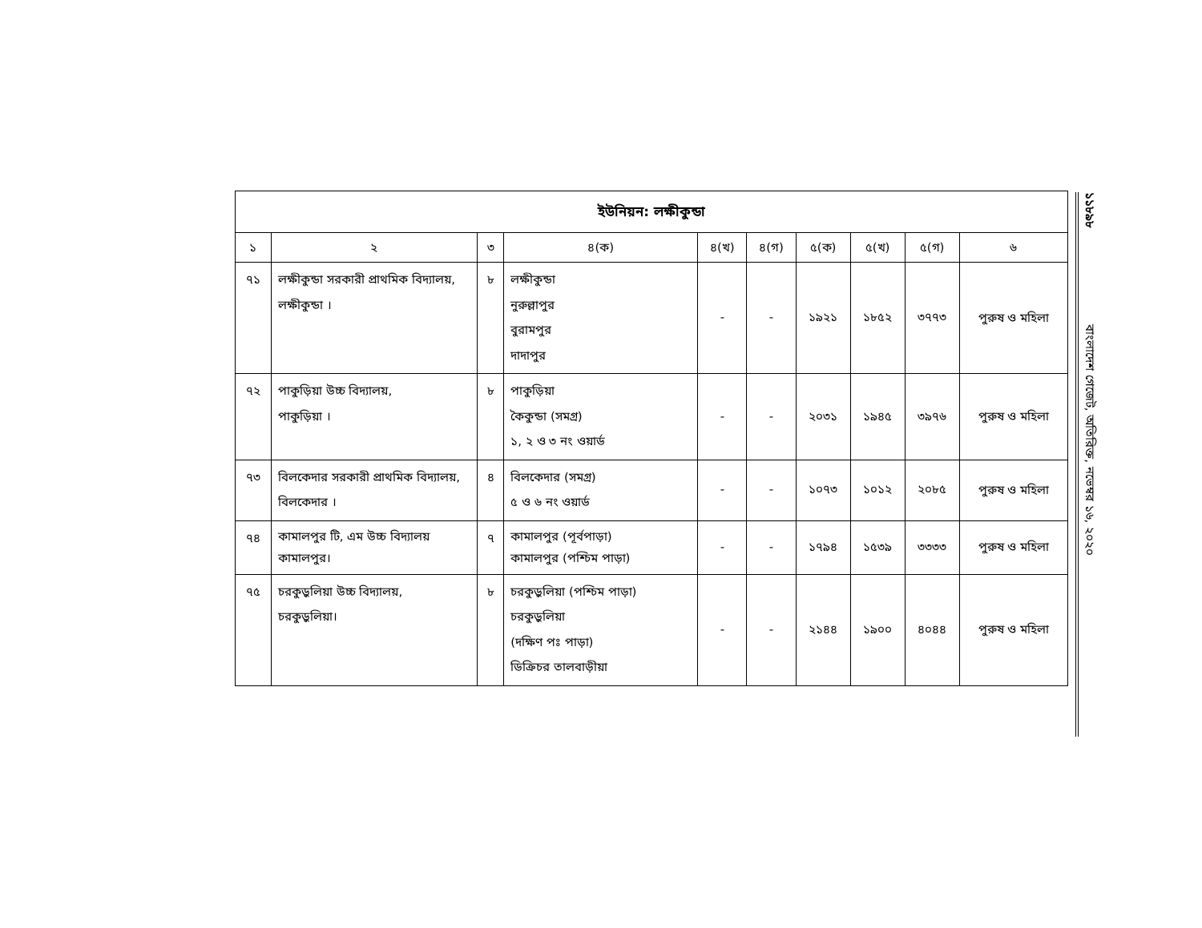| ইউনিয়ন: লক্ষীকুন্ডা | | | | | | | | | |
| --- | --- | --- | --- | --- | --- | --- | --- | --- | --- |
| ১ | ২ | ৩ | ৪(ক) | ৪(খ) | ৪(গ) | ৫(ক) | ৫(খ) | ৫(গ) | ৬ |
| ৭১ | লক্ষীকুন্ডা সরকারী প্রাথমিক বিদ্যালয়, লক্ষীকুন্ডা । | ৮ | লক্ষীকুন্ডা নুরুল্লাপুর বুরামপুর দাদাপুর | - | - | ১৯২১ | ১৮৫২ | ৩৭৭৩ | পুরুষ ও মহিলা |
| ৭২ | পাকুড়িয়া উচ্চ বিদ্যালয়, পাকুড়িয়া । | ৮ | পাকুড়িয়া কৈকুন্ডা (সমগ্র) ১, ২ ও ৩ নং ওয়ার্ড | - | - | ২০৩১ | ১৯৪৫ | ৩৯৭৬ | পুরুষ ও মহিলা |
| ৭৩ | বিলকেদার সরকারী প্রাথমিক বিদ্যালয়, বিলকেদার । | ৪ | বিলকেদার (সমগ্র) ৫ ও ৬ নং ওয়ার্ড | - | - | ১০৭৩ | ১০১২ | ২০৮৫ | পুরুষ ও মহিলা |
| ৭৪ | কামালপুর টি, এম উচ্চ বিদ্যালয় কামালপুর। | ৭ | কামালপুর (পূর্বপাড়া) কামালপুর (পশ্চিম পাড়া) | - | - | ১৭৯৪ | ১৫৩৯ | ৩৩৩৩ | পুরুষ ও মহিলা |
| ৭৫ | চরকুড়ুলিয়া উচ্চ বিদ্যালয়, চরকুড়ুলিয়া। | ৮ | চরকুড়ুলিয়া (পশ্চিম পাড়া) চরকুড়ুলিয়া (দক্ষিণ পঃ পাড়া) ডিক্রিচর তালবাড়ীয়া | - | - | ২১৪৪ | ১৯০০ | ৪০৪৪ | পুরুষ ও মহিলা |
১১৮৯৮ বাংলাদেশ গেজেট, অতিরিক্ত, নভেম্বর ১৬, ২০২০